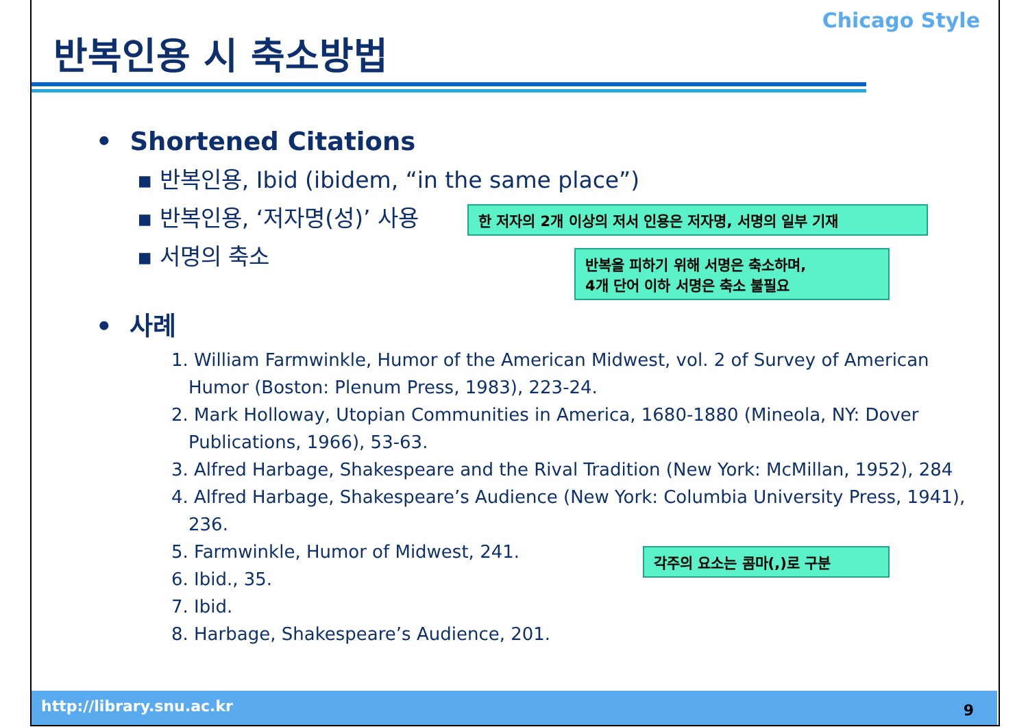Chicago Style
반복인용 시 축소방법
• Shortened Citations
▪ 반복인용, Ibid (ibidem, “in the same place”)
▪ 반복인용, ‘저자명(성)’ 사용
▪ 서명의 축소
• 사례
한 저자의 2개 이상의 저서 인용은 저자명, 서명의 일부 기재
반복을 피하기 위해 서명은 축소하며,
4개 단어 이하 서명은 축소 불필요
1. William Farmwinkle, Humor of the American Midwest, vol. 2 of Survey of American
Humor (Boston: Plenum Press, 1983), 223-24.
2. Mark Holloway, Utopian Communities in America, 1680-1880 (Mineola, NY: Dover
Publications, 1966), 53-63.
3. Alfred Harbage, Shakespeare and the Rival Tradition (New York: McMillan, 1952), 284
4. Alfred Harbage, Shakespeare’s Audience (New York: Columbia University Press, 1941),
236.
5. Farmwinkle, Humor of Midwest, 241.
6. Ibid., 35.
7. Ibid.
8. Harbage, Shakespeare’s Audience, 201.
각주의 요소는 콤마(,)로 구분
http://library.snu.ac.kr 9